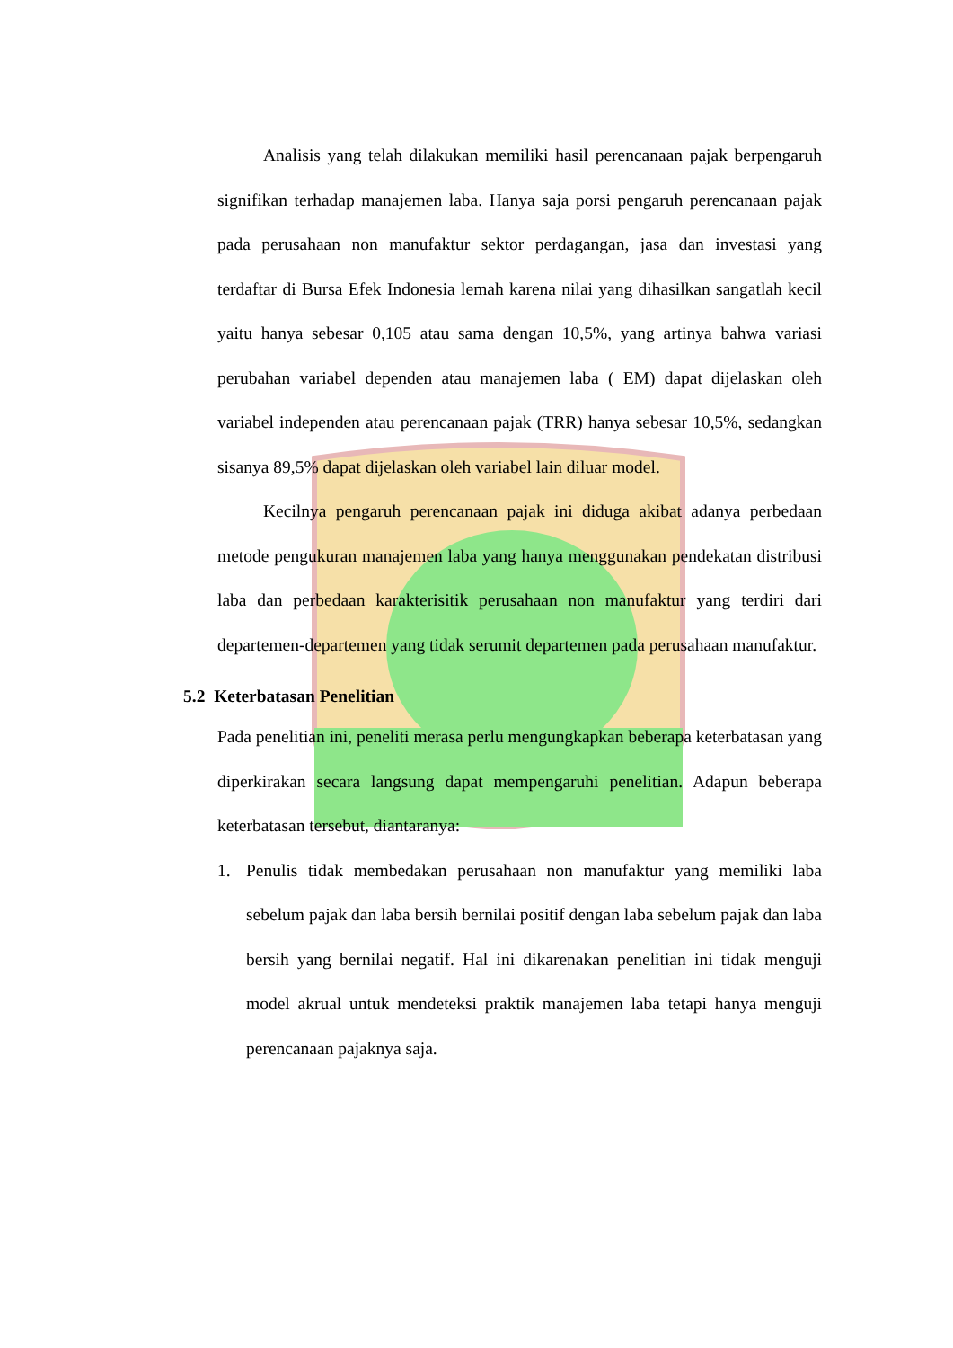Analisis yang telah dilakukan memiliki hasil perencanaan pajak berpengaruh signifikan terhadap manajemen laba. Hanya saja porsi pengaruh perencanaan pajak pada perusahaan non manufaktur sektor perdagangan, jasa dan investasi yang terdaftar di Bursa Efek Indonesia lemah karena nilai yang dihasilkan sangatlah kecil yaitu hanya sebesar 0,105 atau sama dengan 10,5%, yang artinya bahwa variasi perubahan variabel dependen atau manajemen laba ( EM) dapat dijelaskan oleh variabel independen atau perencanaan pajak (TRR) hanya sebesar 10,5%, sedangkan sisanya 89,5% dapat dijelaskan oleh variabel lain diluar model.
Kecilnya pengaruh perencanaan pajak ini diduga akibat adanya perbedaan metode pengukuran manajemen laba yang hanya menggunakan pendekatan distribusi laba dan perbedaan karakterisitik perusahaan non manufaktur yang terdiri dari departemen-departemen yang tidak serumit departemen pada perusahaan manufaktur.
5.2 Keterbatasan Penelitian
Pada penelitian ini, peneliti merasa perlu mengungkapkan beberapa keterbatasan yang diperkirakan secara langsung dapat mempengaruhi penelitian. Adapun beberapa keterbatasan tersebut, diantaranya:
1. Penulis tidak membedakan perusahaan non manufaktur yang memiliki laba sebelum pajak dan laba bersih bernilai positif dengan laba sebelum pajak dan laba bersih yang bernilai negatif. Hal ini dikarenakan penelitian ini tidak menguji model akrual untuk mendeteksi praktik manajemen laba tetapi hanya menguji perencanaan pajaknya saja.